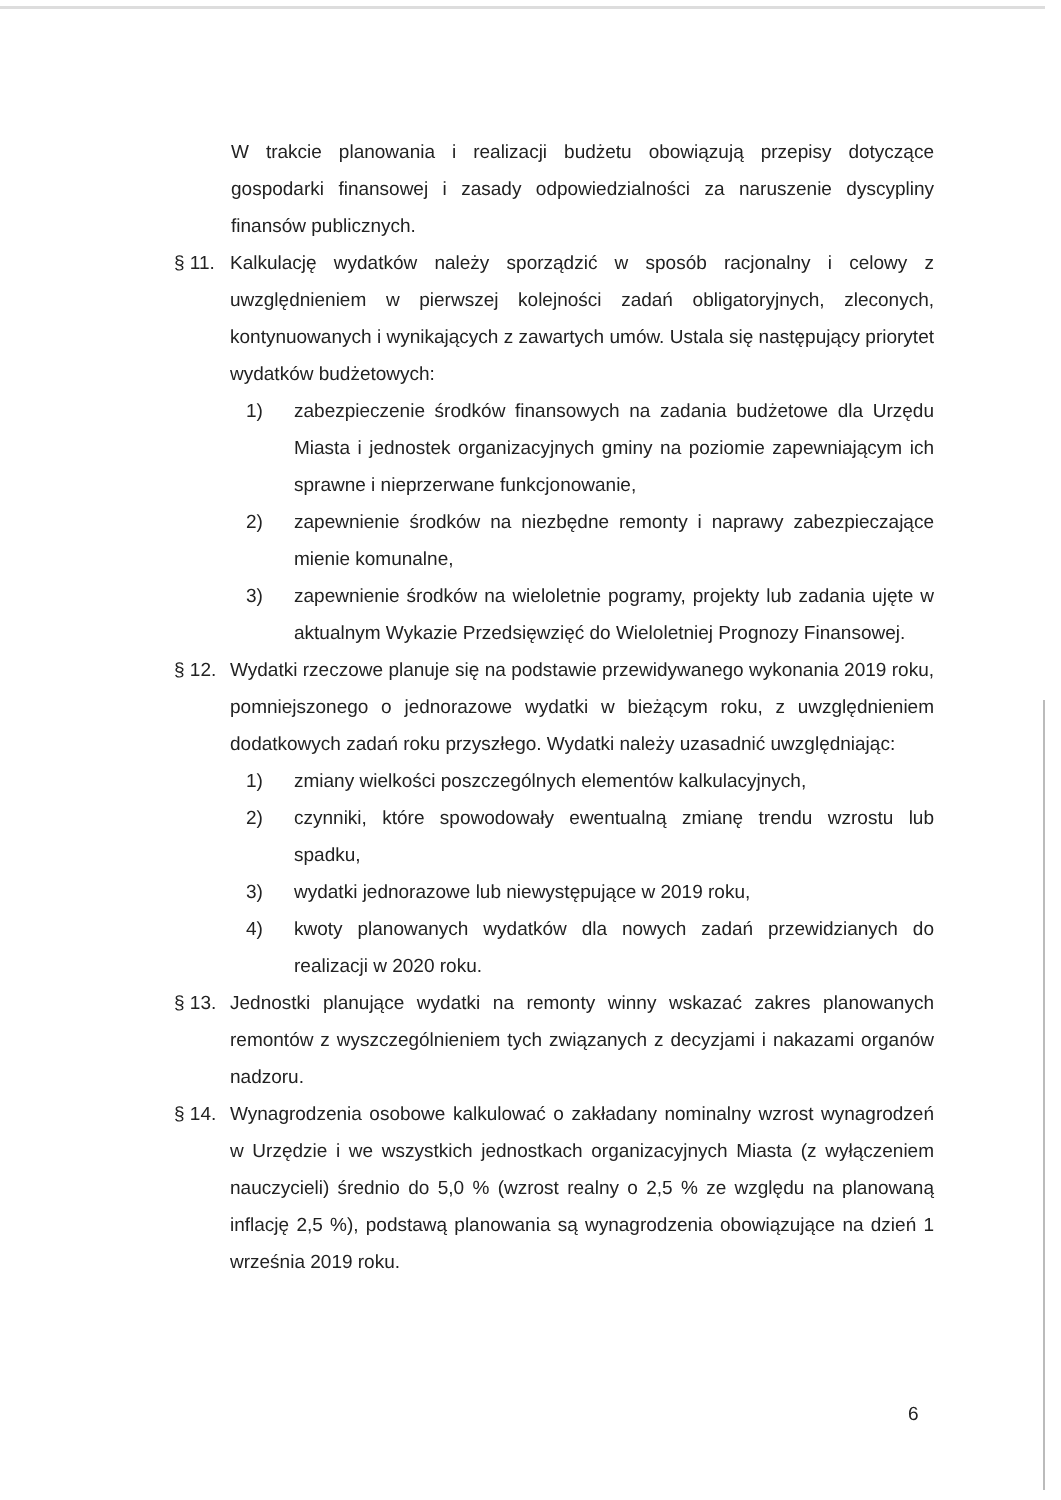W trakcie planowania i realizacji budżetu obowiązują przepisy dotyczące gospodarki finansowej i zasady odpowiedzialności za naruszenie dyscypliny finansów publicznych.
§ 11. Kalkulację wydatków należy sporządzić w sposób racjonalny i celowy z uwzględnieniem w pierwszej kolejności zadań obligatoryjnych, zleconych, kontynuowanych i wynikających z zawartych umów. Ustala się następujący priorytet wydatków budżetowych:
1) zabezpieczenie środków finansowych na zadania budżetowe dla Urzędu Miasta i jednostek organizacyjnych gminy na poziomie zapewniającym ich sprawne i nieprzerwane funkcjonowanie,
2) zapewnienie środków na niezbędne remonty i naprawy zabezpieczające mienie komunalne,
3) zapewnienie środków na wieloletnie pogramy, projekty lub zadania ujęte w aktualnym Wykazie Przedsięwzięć do Wieloletniej Prognozy Finansowej.
§ 12. Wydatki rzeczowe planuje się na podstawie przewidywanego wykonania 2019 roku, pomniejszonego o jednorazowe wydatki w bieżącym roku, z uwzględnieniem dodatkowych zadań roku przyszłego. Wydatki należy uzasadnić uwzględniając:
1) zmiany wielkości poszczególnych elementów kalkulacyjnych,
2) czynniki, które spowodowały ewentualną zmianę trendu wzrostu lub spadku,
3) wydatki jednorazowe lub niewystępujące w 2019 roku,
4) kwoty planowanych wydatków dla nowych zadań przewidzianych do realizacji w 2020 roku.
§ 13. Jednostki planujące wydatki na remonty winny wskazać zakres planowanych remontów z wyszczególnieniem tych związanych z decyzjami i nakazami organów nadzoru.
§ 14. Wynagrodzenia osobowe kalkulować o zakładany nominalny wzrost wynagrodzeń w Urzędzie i we wszystkich jednostkach organizacyjnych Miasta (z wyłączeniem nauczycieli) średnio do 5,0 % (wzrost realny o 2,5 % ze względu na planowaną inflację 2,5 %), podstawą planowania są wynagrodzenia obowiązujące na dzień 1 września 2019 roku.
6